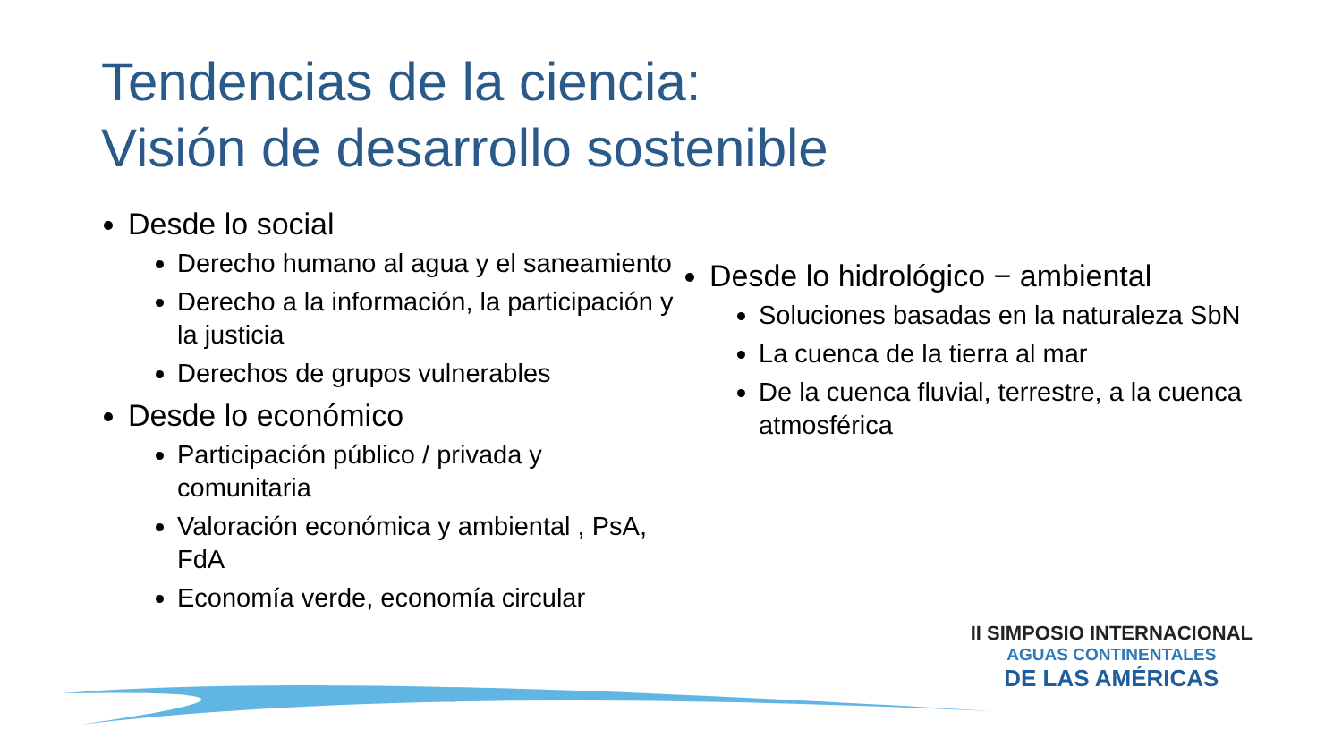Tendencias de la ciencia:
Visión de desarrollo sostenible
Desde lo social
Derecho humano al agua y el saneamiento
Derecho a la información, la participación y la justicia
Derechos de grupos vulnerables
Desde lo económico
Participación público / privada y comunitaria
Valoración económica y ambiental , PsA, FdA
Economía verde, economía circular
Desde lo hidrológico − ambiental
Soluciones basadas en la naturaleza SbN
La cuenca de la tierra al mar
De la cuenca fluvial, terrestre, a la cuenca atmosférica
II SIMPOSIO INTERNACIONAL
AGUAS CONTINENTALES
DE LAS AMÉRICAS